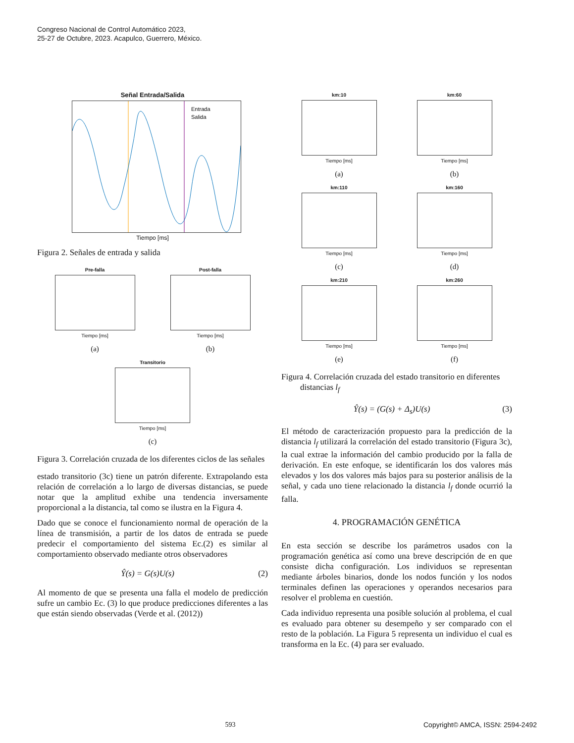Congreso Nacional de Control Automático 2023,
25-27 de Octubre, 2023. Acapulco, Guerrero, México.
Señal Entrada/Salida
Entrada
Salida
Tiempo [ms]
Figura 2. Señales de entrada y salida
Pre-falla
Tiempo [ms]
(a)
Post-falla
Tiempo [ms]
(b)
Transitorio
Tiempo [ms]
(c)
Figura 3. Correlación cruzada de los diferentes ciclos de las señales
estado transitorio (3c) tiene un patrón diferente. Extrapolando esta relación de correlación a lo largo de diversas distancias, se puede notar que la amplitud exhibe una tendencia inversamente proporcional a la distancia, tal como se ilustra en la Figura 4.
Dado que se conoce el funcionamiento normal de operación de la línea de transmisión, a partir de los datos de entrada se puede predecir el comportamiento del sistema Ec.(2) es similar al comportamiento observado mediante otros observadores
Ŷ(s) = G(s)U(s) (2)
Al momento de que se presenta una falla el modelo de predicción sufre un cambio Ec. (3) lo que produce predicciones diferentes a las que están siendo observadas (Verde et al. (2012))
km:10
Tiempo [ms]
(a)
km:60
Tiempo [ms]
(b)
km:110
Tiempo [ms]
(c)
km:160
Tiempo [ms]
(d)
km:210
Tiempo [ms]
(e)
km:260
Tiempo [ms]
(f)
Figura 4. Correlación cruzada del estado transitorio en diferentes distancias l<sub>f</sub>
Ŷ(s) = (G(s) + Δ<sub>s</sub>)U(s) (3)
El método de caracterización propuesto para la predicción de la distancia l<sub>f</sub> utilizará la correlación del estado transitorio (Figura 3c), la cual extrae la información del cambio producido por la falla de derivación. En este enfoque, se identificarán los dos valores más elevados y los dos valores más bajos para su posterior análisis de la señal, y cada uno tiene relacionado la distancia l<sub>f</sub> donde ocurrió la falla.
4. PROGRAMACIÓN GENÉTICA
En esta sección se describe los parámetros usados con la programación genética así como una breve descripción de en que consiste dicha configuración. Los individuos se representan mediante árboles binarios, donde los nodos función y los nodos terminales definen las operaciones y operandos necesarios para resolver el problema en cuestión.
Cada individuo representa una posible solución al problema, el cual es evaluado para obtener su desempeño y ser comparado con el resto de la población. La Figura 5 representa un individuo el cual es transforma en la Ec. (4) para ser evaluado.
593 Copyright© AMCA, ISSN: 2594-2492